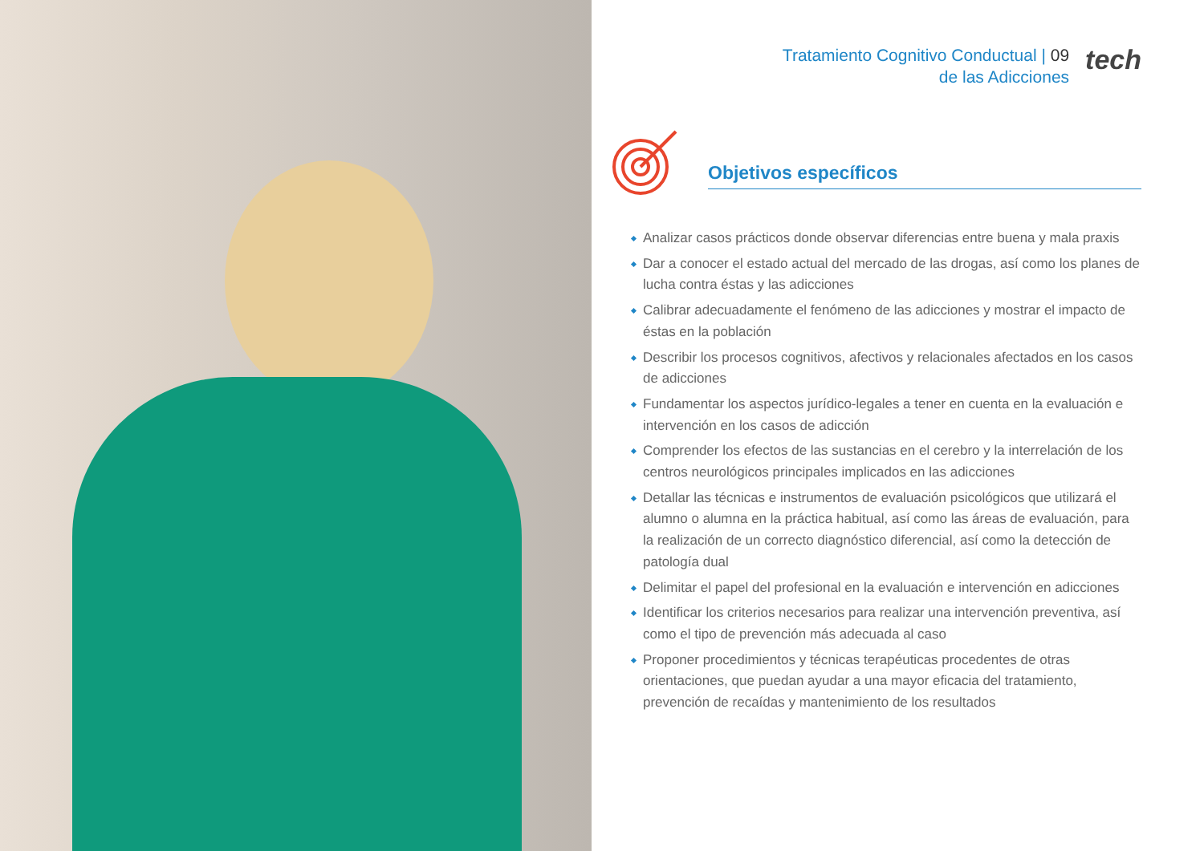Tratamiento Cognitivo Conductual | 09
de las Adicciones
tech
Objetivos específicos
Analizar casos prácticos donde observar diferencias entre buena y mala praxis
Dar a conocer el estado actual del mercado de las drogas, así como los planes de lucha contra éstas y las adicciones
Calibrar adecuadamente el fenómeno de las adicciones y mostrar el impacto de éstas en la población
Describir los procesos cognitivos, afectivos y relacionales afectados en los casos de adicciones
Fundamentar los aspectos jurídico-legales a tener en cuenta en la evaluación e intervención en los casos de adicción
Comprender los efectos de las sustancias en el cerebro y la interrelación de los centros neurológicos principales implicados en las adicciones
Detallar las técnicas e instrumentos de evaluación psicológicos que utilizará el alumno o alumna en la práctica habitual, así como las áreas de evaluación, para la realización de un correcto diagnóstico diferencial, así como la detección de patología dual
Delimitar el papel del profesional en la evaluación e intervención en adicciones
Identificar los criterios necesarios para realizar una intervención preventiva, así como el tipo de prevención más adecuada al caso
Proponer procedimientos y técnicas terapéuticas procedentes de otras orientaciones, que puedan ayudar a una mayor eficacia del tratamiento, prevención de recaídas y mantenimiento de los resultados